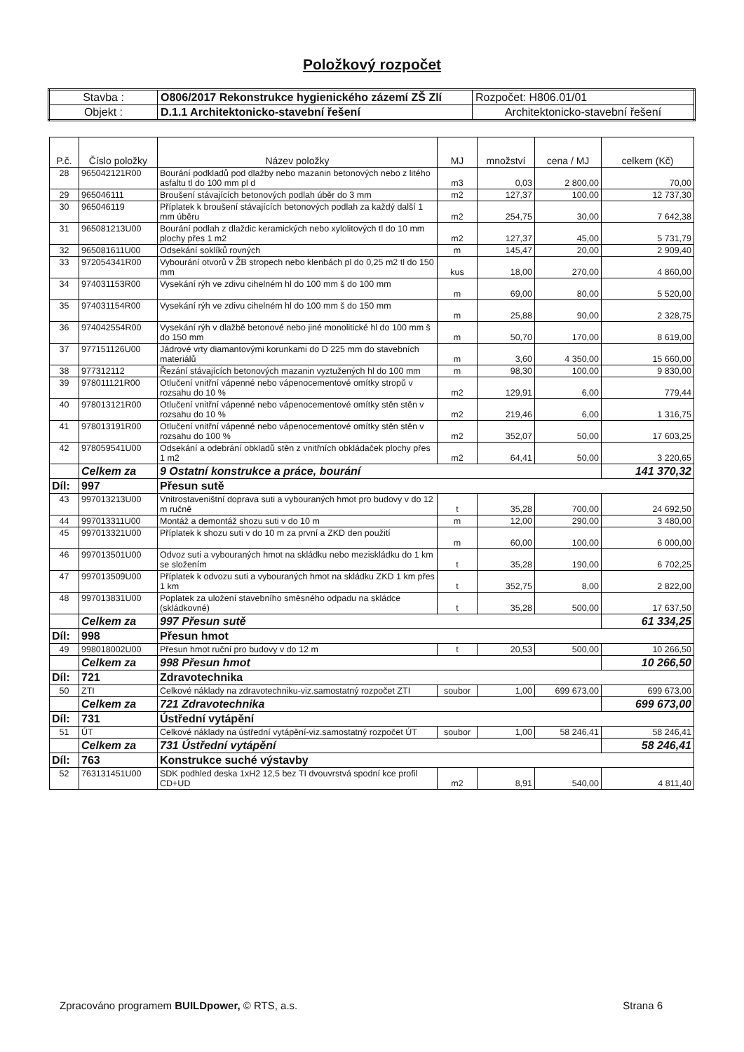Položkový rozpočet
| Stavba : | O806/2017 Rekonstrukce hygienického zázemí ZŠ Zlí | Rozpočet: H806.01/01 |
| Objekt : | D.1.1 Architektonicko-stavební řešení | Architektonicko-stavební řešení |
| P.č. | Číslo položky | Název položky | MJ | množství | cena / MJ | celkem (Kč) |
| --- | --- | --- | --- | --- | --- | --- |
| 28 | 965042121R00 | Bourání podkladů pod dlažby nebo mazanin betonových nebo z litého asfaltu tl do 100 mm pl d | m3 | 0,03 | 2 800,00 | 70,00 |
| 29 | 965046111 | Broušení stávajících betonových podlah úběr do 3 mm | m2 | 127,37 | 100,00 | 12 737,30 |
| 30 | 965046119 | Příplatek k broušení stávajících betonových podlah za každý další 1 mm úběru | m2 | 254,75 | 30,00 | 7 642,38 |
| 31 | 965081213U00 | Bourání podlah z dlaždic keramických nebo xylolitových tl do 10 mm plochy přes 1 m2 | m2 | 127,37 | 45,00 | 5 731,79 |
| 32 | 965081611U00 | Odsekání soklíků rovných | m | 145,47 | 20,00 | 2 909,40 |
| 33 | 972054341R00 | Vybourání otvorů v ŽB stropech nebo klenbách pl do 0,25 m2 tl do 150 mm | kus | 18,00 | 270,00 | 4 860,00 |
| 34 | 974031153R00 | Vysekání rýh ve zdivu cihelném hl do 100 mm š do 100 mm | m | 69,00 | 80,00 | 5 520,00 |
| 35 | 974031154R00 | Vysekání rýh ve zdivu cihelném hl do 100 mm š do 150 mm | m | 25,88 | 90,00 | 2 328,75 |
| 36 | 974042554R00 | Vysekání rýh v dlažbě betonové nebo jiné monolitické hl do 100 mm š do 150 mm | m | 50,70 | 170,00 | 8 619,00 |
| 37 | 977151126U00 | Jádrové vrty diamantovými korunkami do D 225 mm do stavebních materiálů | m | 3,60 | 4 350,00 | 15 660,00 |
| 38 | 977312112 | Řezání stávajících betonových mazanin vyztužených hl do 100 mm | m | 98,30 | 100,00 | 9 830,00 |
| 39 | 978011121R00 | Otlučení vnitřní vápenné nebo vápenocementové omítky stropů v rozsahu do 10 % | m2 | 129,91 | 6,00 | 779,44 |
| 40 | 978013121R00 | Otlučení vnitřní vápenné nebo vápenocementové omítky stěn stěn v rozsahu do 10 % | m2 | 219,46 | 6,00 | 1 316,75 |
| 41 | 978013191R00 | Otlučení vnitřní vápenné nebo vápenocementové omítky stěn stěn v rozsahu do 100 % | m2 | 352,07 | 50,00 | 17 603,25 |
| 42 | 978059541U00 | Odsekání a odebrání obkladů stěn z vnitřních obkládaček plochy přes 1 m2 | m2 | 64,41 | 50,00 | 3 220,65 |
| | Celkem za | 9 Ostatní konstrukce a práce, bourání | | | | 141 370,32 |
| Díl: | 997 | Přesun sutě | | | | |
| 43 | 997013213U00 | Vnitrostaveništní doprava suti a vybouraných hmot pro budovy v do 12 m ručně | t | 35,28 | 700,00 | 24 692,50 |
| 44 | 997013311U00 | Montáž a demontáž shozu suti v do 10 m | m | 12,00 | 290,00 | 3 480,00 |
| 45 | 997013321U00 | Příplatek k shozu suti v do 10 m za první a ZKD den použití | m | 60,00 | 100,00 | 6 000,00 |
| 46 | 997013501U00 | Odvoz suti a vybouraných hmot na skládku nebo meziskládku do 1 km se složením | t | 35,28 | 190,00 | 6 702,25 |
| 47 | 997013509U00 | Příplatek k odvozu suti a vybouraných hmot na skládku ZKD 1 km přes 1 km | t | 352,75 | 8,00 | 2 822,00 |
| 48 | 997013831U00 | Poplatek za uložení stavebního směsného odpadu na skládce (skládkovné) | t | 35,28 | 500,00 | 17 637,50 |
| | Celkem za | 997 Přesun sutě | | | | 61 334,25 |
| Díl: | 998 | Přesun hmot | | | | |
| 49 | 998018002U00 | Přesun hmot ruční pro budovy v do 12 m | t | 20,53 | 500,00 | 10 266,50 |
| | Celkem za | 998 Přesun hmot | | | | 10 266,50 |
| Díl: | 721 | Zdravotechnika | | | | |
| 50 | ZTI | Celkové náklady na zdravotechniku-viz.samostatný rozpočet ZTI | soubor | 1,00 | 699 673,00 | 699 673,00 |
| | Celkem za | 721 Zdravotechnika | | | | 699 673,00 |
| Díl: | 731 | Ústřední vytápění | | | | |
| 51 | ÚT | Celkové náklady na ústřední vytápění-viz.samostatný rozpočet ÚT | soubor | 1,00 | 58 246,41 | 58 246,41 |
| | Celkem za | 731 Ústřední vytápění | | | | 58 246,41 |
| Díl: | 763 | Konstrukce suché výstavby | | | | |
| 52 | 763131451U00 | SDK podhled deska 1xH2 12,5 bez TI dvouvrstvá spodní kce profil CD+UD | m2 | 8,91 | 540,00 | 4 811,40 |
Zpracováno programem BUILDpower, © RTS, a.s. Strana 6